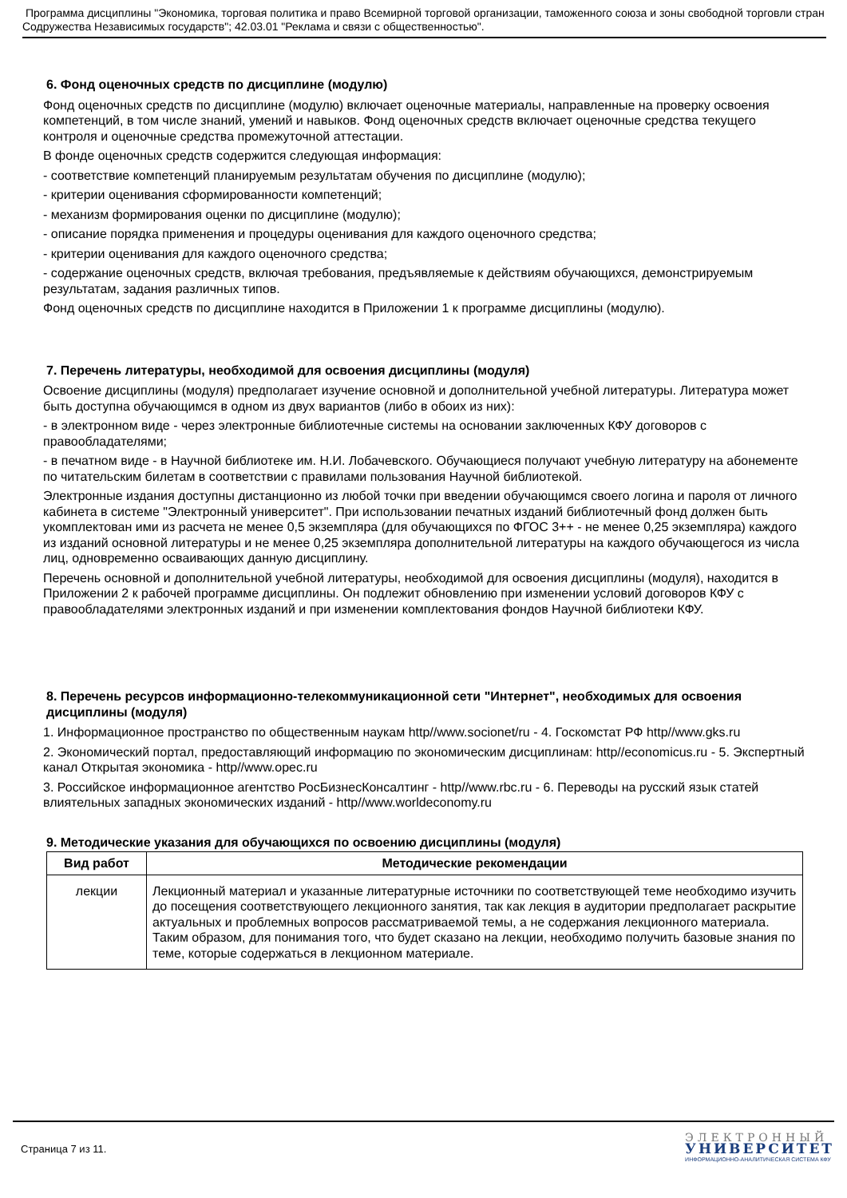Программа дисциплины "Экономика, торговая политика и право Всемирной торговой организации, таможенного союза и зоны свободной торговли стран Содружества Независимых государств"; 42.03.01 "Реклама и связи с общественностью".
6. Фонд оценочных средств по дисциплине (модулю)
Фонд оценочных средств по дисциплине (модулю) включает оценочные материалы, направленные на проверку освоения компетенций, в том числе знаний, умений и навыков. Фонд оценочных средств включает оценочные средства текущего контроля и оценочные средства промежуточной аттестации.
В фонде оценочных средств содержится следующая информация:
- соответствие компетенций планируемым результатам обучения по дисциплине (модулю);
- критерии оценивания сформированности компетенций;
- механизм формирования оценки по дисциплине (модулю);
- описание порядка применения и процедуры оценивания для каждого оценочного средства;
- критерии оценивания для каждого оценочного средства;
- содержание оценочных средств, включая требования, предъявляемые к действиям обучающихся, демонстрируемым результатам, задания различных типов.
Фонд оценочных средств по дисциплине находится в Приложении 1 к программе дисциплины (модулю).
7. Перечень литературы, необходимой для освоения дисциплины (модуля)
Освоение дисциплины (модуля) предполагает изучение основной и дополнительной учебной литературы. Литература может быть доступна обучающимся в одном из двух вариантов (либо в обоих из них):
- в электронном виде - через электронные библиотечные системы на основании заключенных КФУ договоров с правообладателями;
- в печатном виде - в Научной библиотеке им. Н.И. Лобачевского. Обучающиеся получают учебную литературу на абонементе по читательским билетам в соответствии с правилами пользования Научной библиотекой.
Электронные издания доступны дистанционно из любой точки при введении обучающимся своего логина и пароля от личного кабинета в системе "Электронный университет". При использовании печатных изданий библиотечный фонд должен быть укомплектован ими из расчета не менее 0,5 экземпляра (для обучающихся по ФГОС 3++ - не менее 0,25 экземпляра) каждого из изданий основной литературы и не менее 0,25 экземпляра дополнительной литературы на каждого обучающегося из числа лиц, одновременно осваивающих данную дисциплину.
Перечень основной и дополнительной учебной литературы, необходимой для освоения дисциплины (модуля), находится в Приложении 2 к рабочей программе дисциплины. Он подлежит обновлению при изменении условий договоров КФУ с правообладателями электронных изданий и при изменении комплектования фондов Научной библиотеки КФУ.
8. Перечень ресурсов информационно-телекоммуникационной сети "Интернет", необходимых для освоения дисциплины (модуля)
1. Информационное пространство по общественным наукам http//www.socionet/ru - 4. Госкомстат РФ http//www.gks.ru
2. Экономический портал, предоставляющий информацию по экономическим дисциплинам: http//economicus.ru - 5. Экспертный канал Открытая экономика - http//www.opec.ru
3. Российское информационное агентство РосБизнесКонсалтинг - http//www.rbc.ru - 6. Переводы на русский язык статей влиятельных западных экономических изданий - http//www.worldeconomy.ru
9. Методические указания для обучающихся по освоению дисциплины (модуля)
| Вид работ | Методические рекомендации |
| --- | --- |
| лекции | Лекционный материал и указанные литературные источники по соответствующей теме необходимо изучить до посещения соответствующего лекционного занятия, так как лекция в аудитории предполагает раскрытие актуальных и проблемных вопросов рассматриваемой темы, а не содержания лекционного материала. Таким образом, для понимания того, что будет сказано на лекции, необходимо получить базовые знания по теме, которые содержаться в лекционном материале. |
Страница 7 из 11.
ЭЛЕКТРОННЫЙ
УНИВЕРСИТЕТ
ИНФОРМАЦИОННО-АНАЛИТИЧЕСКАЯ СИСТЕМА КФУ